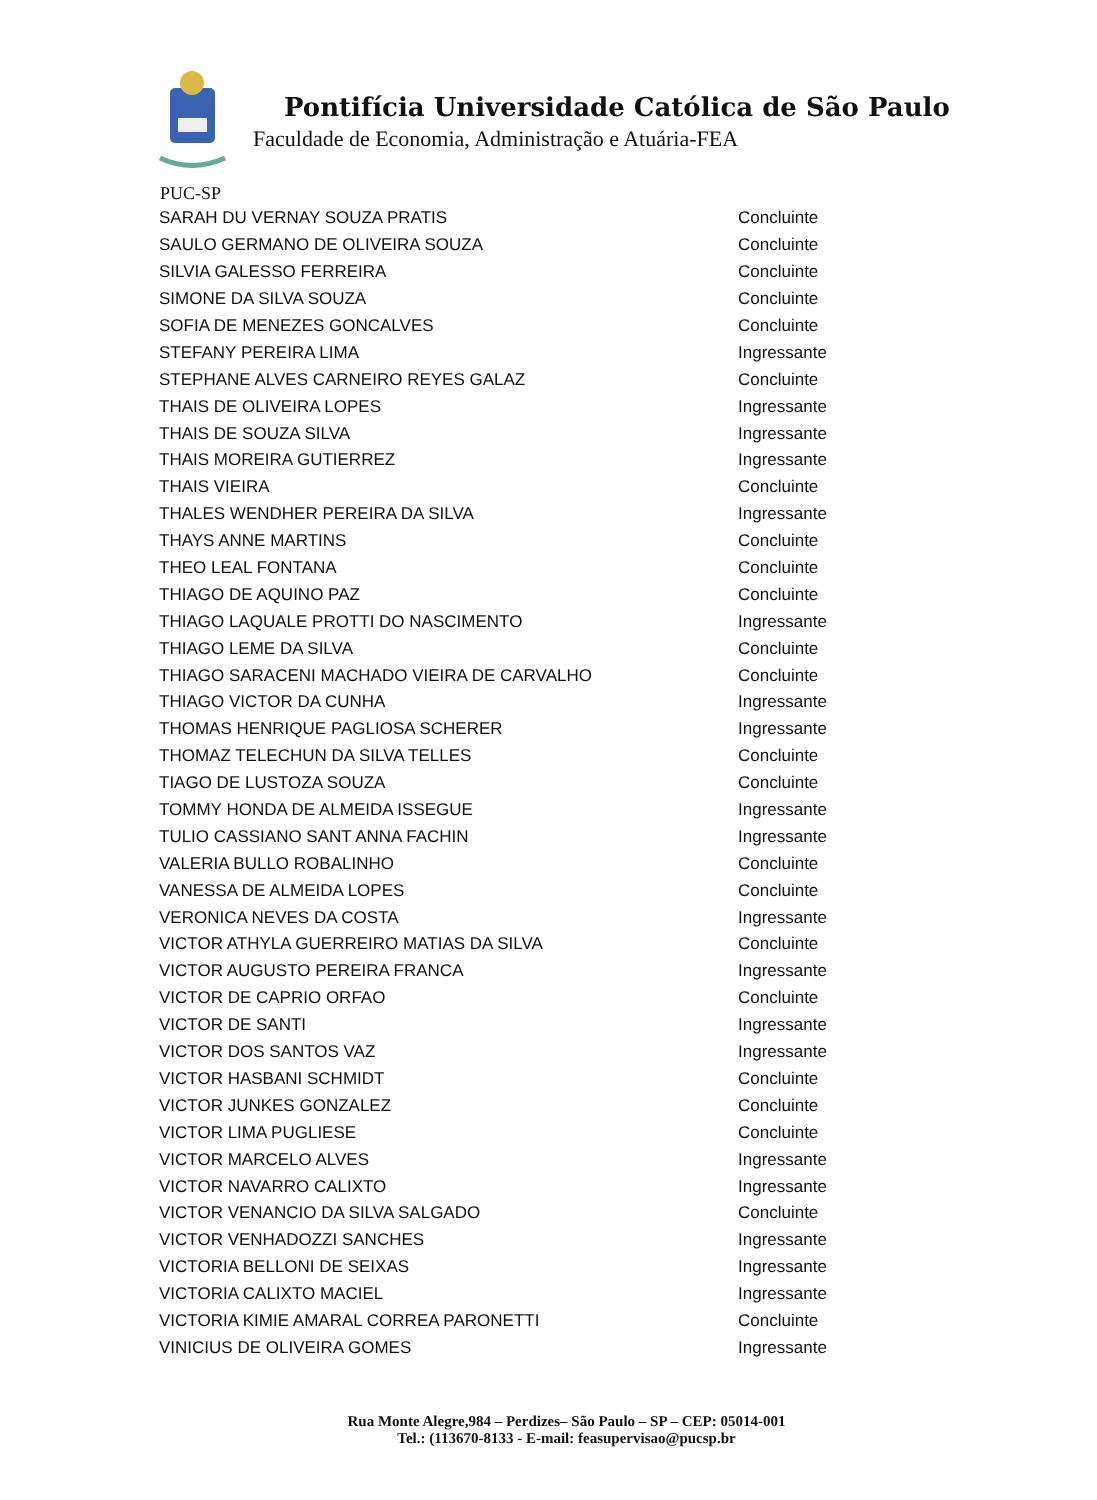Pontifícia Universidade Católica de São Paulo
Faculdade de Economia, Administração e Atuária-FEA
PUC-SP
| SARAH DU VERNAY SOUZA PRATIS | Concluinte |
| SAULO GERMANO DE OLIVEIRA SOUZA | Concluinte |
| SILVIA GALESSO FERREIRA | Concluinte |
| SIMONE DA SILVA SOUZA | Concluinte |
| SOFIA DE MENEZES GONCALVES | Concluinte |
| STEFANY PEREIRA LIMA | Ingressante |
| STEPHANE ALVES CARNEIRO REYES GALAZ | Concluinte |
| THAIS DE OLIVEIRA LOPES | Ingressante |
| THAIS DE SOUZA SILVA | Ingressante |
| THAIS MOREIRA GUTIERREZ | Ingressante |
| THAIS VIEIRA | Concluinte |
| THALES WENDHER PEREIRA DA SILVA | Ingressante |
| THAYS ANNE MARTINS | Concluinte |
| THEO LEAL FONTANA | Concluinte |
| THIAGO DE AQUINO PAZ | Concluinte |
| THIAGO LAQUALE PROTTI DO NASCIMENTO | Ingressante |
| THIAGO LEME DA SILVA | Concluinte |
| THIAGO SARACENI MACHADO VIEIRA DE CARVALHO | Concluinte |
| THIAGO VICTOR DA CUNHA | Ingressante |
| THOMAS HENRIQUE PAGLIOSA SCHERER | Ingressante |
| THOMAZ TELECHUN DA SILVA TELLES | Concluinte |
| TIAGO DE LUSTOZA SOUZA | Concluinte |
| TOMMY HONDA DE ALMEIDA ISSEGUE | Ingressante |
| TULIO CASSIANO SANT ANNA FACHIN | Ingressante |
| VALERIA BULLO ROBALINHO | Concluinte |
| VANESSA DE ALMEIDA LOPES | Concluinte |
| VERONICA NEVES DA COSTA | Ingressante |
| VICTOR ATHYLA GUERREIRO MATIAS DA SILVA | Concluinte |
| VICTOR AUGUSTO PEREIRA FRANCA | Ingressante |
| VICTOR DE CAPRIO ORFAO | Concluinte |
| VICTOR DE SANTI | Ingressante |
| VICTOR DOS SANTOS VAZ | Ingressante |
| VICTOR HASBANI SCHMIDT | Concluinte |
| VICTOR JUNKES GONZALEZ | Concluinte |
| VICTOR LIMA PUGLIESE | Concluinte |
| VICTOR MARCELO ALVES | Ingressante |
| VICTOR NAVARRO CALIXTO | Ingressante |
| VICTOR VENANCIO DA SILVA SALGADO | Concluinte |
| VICTOR VENHADOZZI SANCHES | Ingressante |
| VICTORIA BELLONI DE SEIXAS | Ingressante |
| VICTORIA CALIXTO MACIEL | Ingressante |
| VICTORIA KIMIE AMARAL CORREA PARONETTI | Concluinte |
| VINICIUS DE OLIVEIRA GOMES | Ingressante |
Rua Monte Alegre,984 – Perdizes– São Paulo – SP – CEP: 05014-001
Tel.: (113670-8133 - E-mail: feasupervisao@pucsp.br